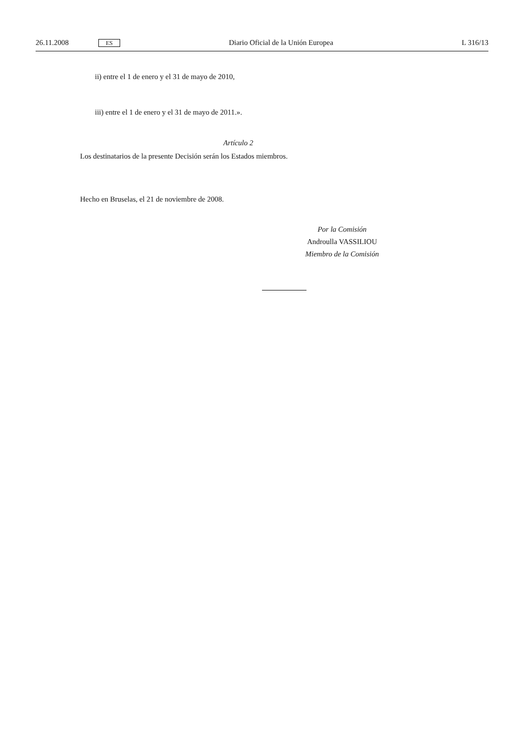26.11.2008 ES Diario Oficial de la Unión Europea L 316/13
ii) entre el 1 de enero y el 31 de mayo de 2010,
iii) entre el 1 de enero y el 31 de mayo de 2011.».
Artículo 2
Los destinatarios de la presente Decisión serán los Estados miembros.
Hecho en Bruselas, el 21 de noviembre de 2008.
Por la Comisión
Androulla VASSILIOU
Miembro de la Comisión